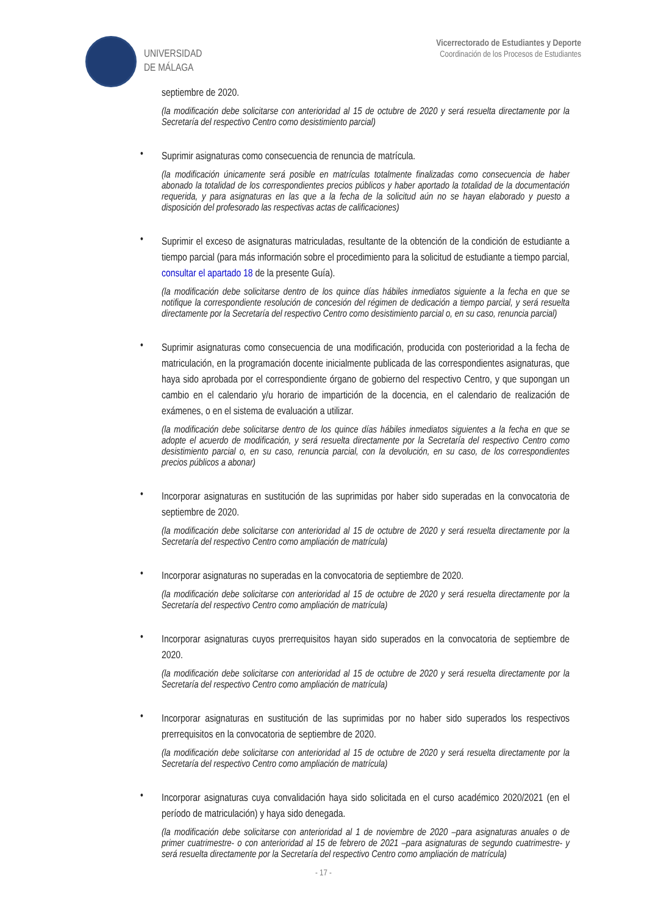UNIVERSIDAD
DE MÁLAGA
Vicerrectorado de Estudiantes y Deporte
Coordinación de los Procesos de Estudiantes
septiembre de 2020.
(la modificación debe solicitarse con anterioridad al 15 de octubre de 2020 y será resuelta directamente por la Secretaría del respectivo Centro como desistimiento parcial)
•
Suprimir asignaturas como consecuencia de renuncia de matrícula.
(la modificación únicamente será posible en matrículas totalmente finalizadas como consecuencia de haber abonado la totalidad de los correspondientes precios públicos y haber aportado la totalidad de la documentación requerida, y para asignaturas en las que a la fecha de la solicitud aún no se hayan elaborado y puesto a disposición del profesorado las respectivas actas de calificaciones)
•
Suprimir el exceso de asignaturas matriculadas, resultante de la obtención de la condición de estudiante a tiempo parcial (para más información sobre el procedimiento para la solicitud de estudiante a tiempo parcial, consultar el apartado 18 de la presente Guía).
(la modificación debe solicitarse dentro de los quince días hábiles inmediatos siguiente a la fecha en que se notifique la correspondiente resolución de concesión del régimen de dedicación a tiempo parcial, y será resuelta directamente por la Secretaría del respectivo Centro como desistimiento parcial o, en su caso, renuncia parcial)
•
Suprimir asignaturas como consecuencia de una modificación, producida con posterioridad a la fecha de matriculación, en la programación docente inicialmente publicada de las correspondientes asignaturas, que haya sido aprobada por el correspondiente órgano de gobierno del respectivo Centro, y que supongan un cambio en el calendario y/u horario de impartición de la docencia, en el calendario de realización de exámenes, o en el sistema de evaluación a utilizar.
(la modificación debe solicitarse dentro de los quince días hábiles inmediatos siguientes a la fecha en que se adopte el acuerdo de modificación, y será resuelta directamente por la Secretaría del respectivo Centro como desistimiento parcial o, en su caso, renuncia parcial, con la devolución, en su caso, de los correspondientes precios públicos a abonar)
•
Incorporar asignaturas en sustitución de las suprimidas por haber sido superadas en la convocatoria de septiembre de 2020.
(la modificación debe solicitarse con anterioridad al 15 de octubre de 2020 y será resuelta directamente por la Secretaría del respectivo Centro como ampliación de matrícula)
•
Incorporar asignaturas no superadas en la convocatoria de septiembre de 2020.
(la modificación debe solicitarse con anterioridad al 15 de octubre de 2020 y será resuelta directamente por la Secretaría del respectivo Centro como ampliación de matrícula)
•
Incorporar asignaturas cuyos prerrequisitos hayan sido superados en la convocatoria de septiembre de 2020.
(la modificación debe solicitarse con anterioridad al 15 de octubre de 2020 y será resuelta directamente por la Secretaría del respectivo Centro como ampliación de matrícula)
•
Incorporar asignaturas en sustitución de las suprimidas por no haber sido superados los respectivos prerrequisitos en la convocatoria de septiembre de 2020.
(la modificación debe solicitarse con anterioridad al 15 de octubre de 2020 y será resuelta directamente por la Secretaría del respectivo Centro como ampliación de matrícula)
•
Incorporar asignaturas cuya convalidación haya sido solicitada en el curso académico 2020/2021 (en el período de matriculación) y haya sido denegada.
(la modificación debe solicitarse con anterioridad al 1 de noviembre de 2020 –para asignaturas anuales o de primer cuatrimestre- o con anterioridad al 15 de febrero de 2021 –para asignaturas de segundo cuatrimestre- y será resuelta directamente por la Secretaría del respectivo Centro como ampliación de matrícula)
- 17 -